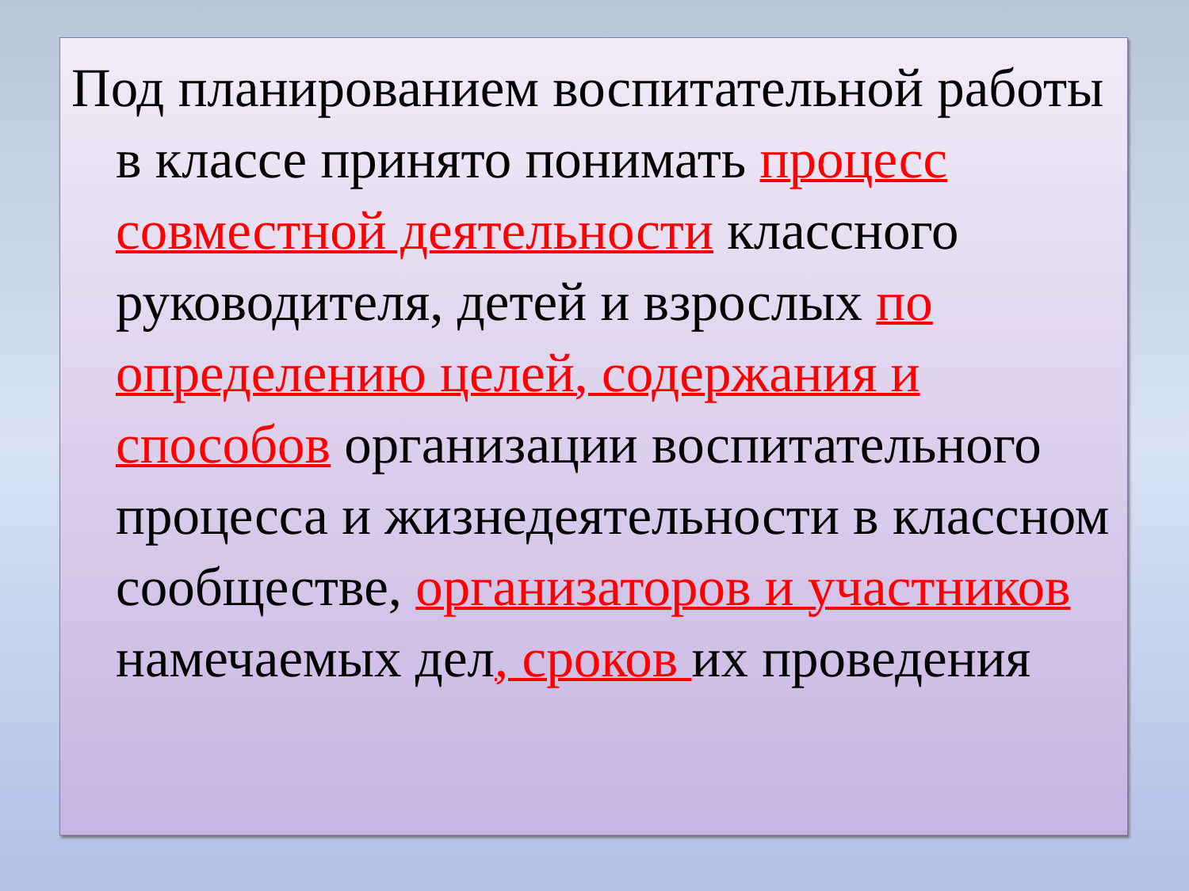Под планированием воспитательной работы в классе принято понимать процесс совместной деятельности классного руководителя, детей и взрослых по определению целей, содержания и способов организации воспитательного процесса и жизнедеятельности в классном сообществе, организаторов и участников намечаемых дел, сроков их проведения